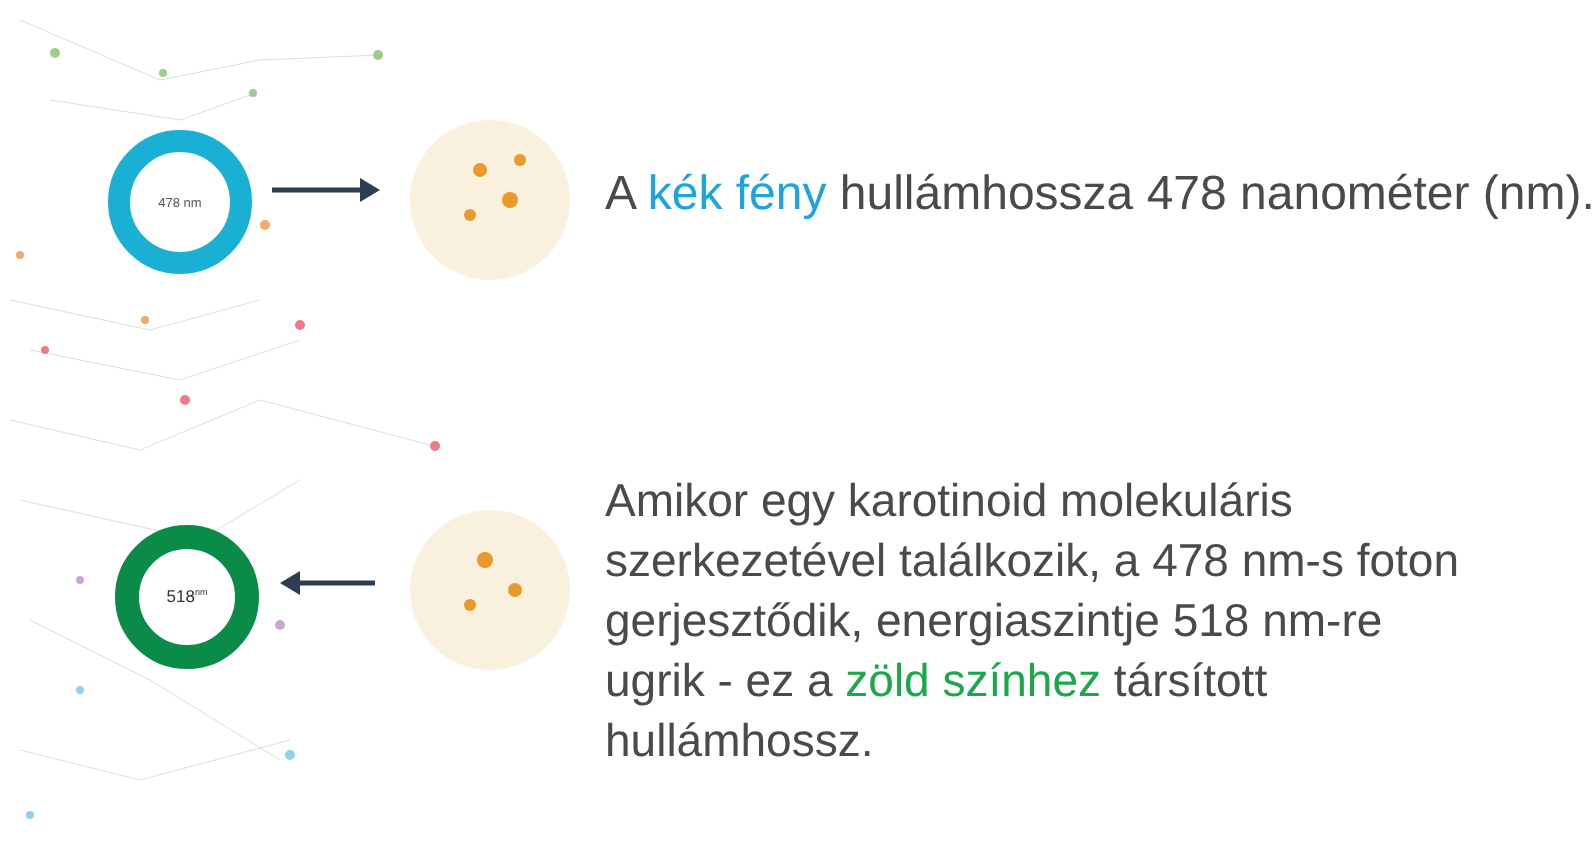478 nm
518<sup>nm</sup>
A kék fény hullámhossza 478 nanométer (nm).
Amikor egy karotinoid molekuláris szerkezetével találkozik, a 478 nm-s foton gerjesztődik, energiaszintje 518 nm-re ugrik - ez a zöld színhez társított hullámhossz.